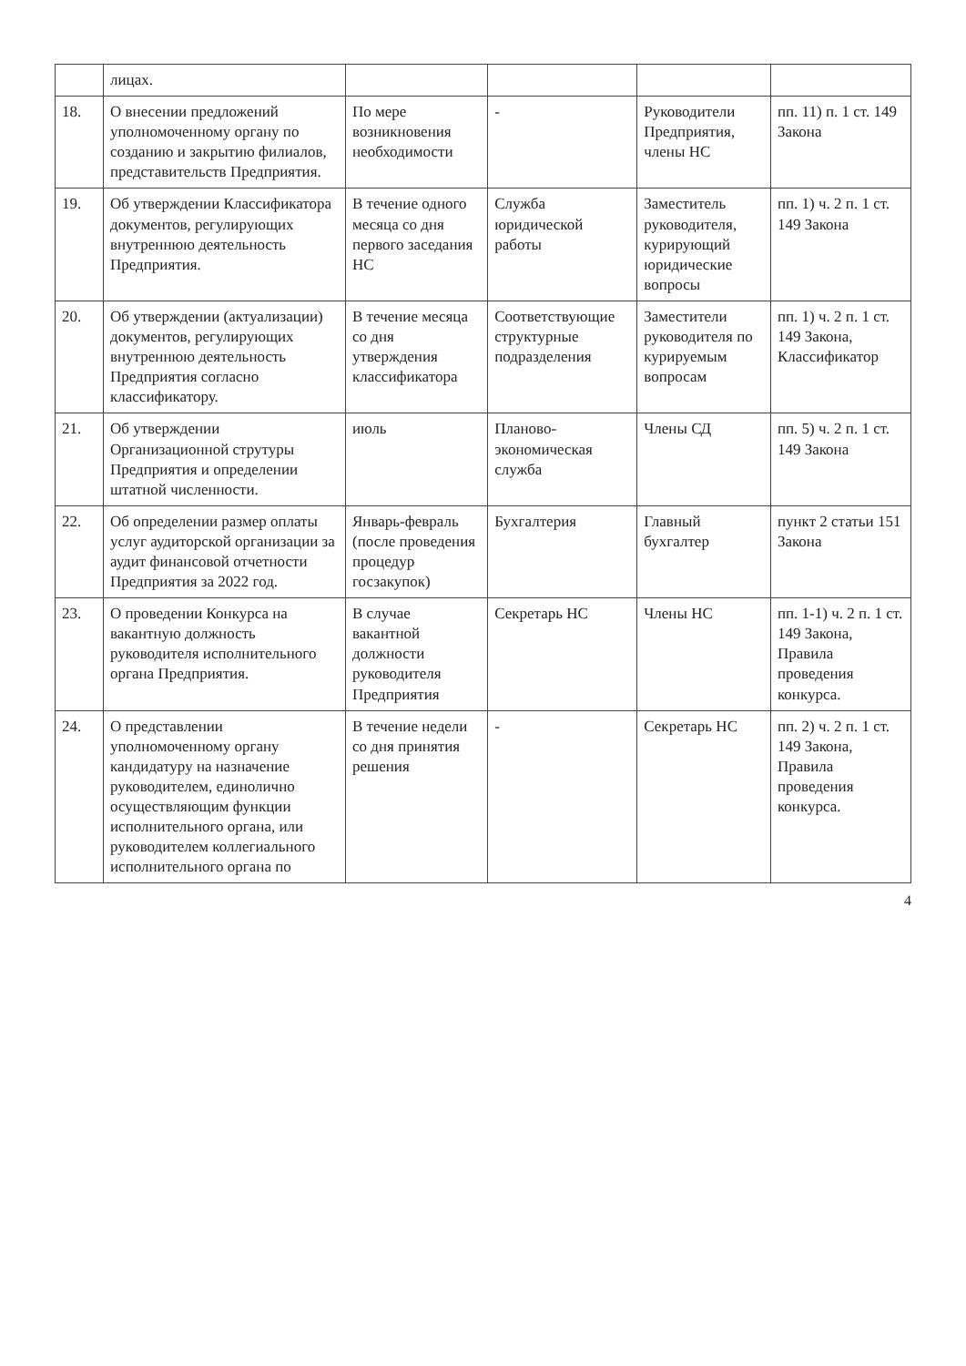| | лицах. | | | | |
| 18. | О внесении предложений уполномоченному органу по созданию и закрытию филиалов, представительств Предприятия. | По мере возникновения необходимости | - | Руководители Предприятия, члены НС | пп. 11) п. 1 ст. 149 Закона |
| 19. | Об утверждении Классификатора документов, регулирующих внутреннюю деятельность Предприятия. | В течение одного месяца со дня первого заседания НС | Служба юридической работы | Заместитель руководителя, курирующий юридические вопросы | пп. 1) ч. 2 п. 1 ст. 149 Закона |
| 20. | Об утверждении (актуализации) документов, регулирующих внутреннюю деятельность Предприятия согласно классификатору. | В течение месяца со дня утверждения классификатора | Соответствующие структурные подразделения | Заместители руководителя по курируемым вопросам | пп. 1) ч. 2 п. 1 ст. 149 Закона, Классификатор |
| 21. | Об утверждении Организационной струтуры Предприятия и определении штатной численности. | июль | Планово-экономическая служба | Члены СД | пп. 5) ч. 2 п. 1 ст. 149 Закона |
| 22. | Об определении размер оплаты услуг аудиторской организации за аудит финансовой отчетности Предприятия за 2022 год. | Январь-февраль (после проведения процедур госзакупок) | Бухгалтерия | Главный бухгалтер | пункт 2 статьи 151 Закона |
| 23. | О проведении Конкурса на вакантную должность руководителя исполнительного органа Предприятия. | В случае вакантной должности руководителя Предприятия | Секретарь НС | Члены НС | пп. 1-1) ч. 2 п. 1 ст. 149 Закона, Правила проведения конкурса. |
| 24. | О представлении уполномоченному органу кандидатуру на назначение руководителем, единолично осуществляющим функции исполнительного органа, или руководителем коллегиального исполнительного органа по | В течение недели со дня принятия решения | - | Секретарь НС | пп. 2) ч. 2 п. 1 ст. 149 Закона, Правила проведения конкурса. |
4